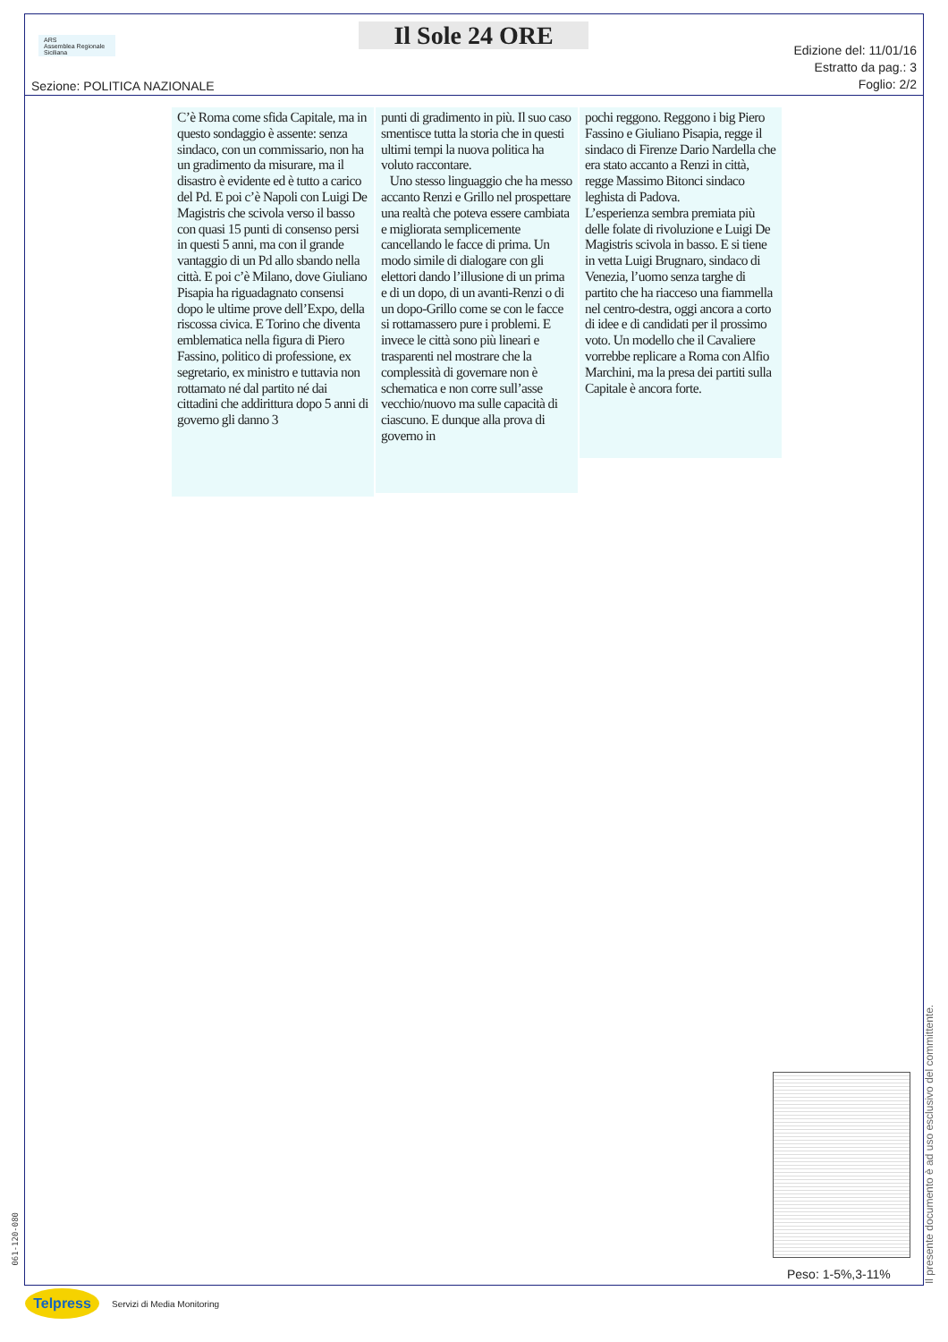ARS
Assemblea Regionale Siciliana
Il Sole 24 ORE
Sezione: POLITICA NAZIONALE
Edizione del: 11/01/16
Estratto da pag.: 3
Foglio: 2/2
C’è Roma come sfida Capitale, ma in questo sondaggio è assente: senza sindaco, con un commissario, non ha un gradimento da misurare, ma il disastro è evidente ed è tutto a carico del Pd. E poi c’è Napoli con Luigi De Magistris che scivola verso il basso con quasi 15 punti di consenso persi in questi 5 anni, ma con il grande vantaggio di un Pd allo sbando nella città. E poi c’è Milano, dove Giuliano Pisapia ha riguadagnato consensi dopo le ultime prove dell’Expo, della riscossa civica. E Torino che diventa emblematica nella figura di Piero Fassino, politico di professione, ex segretario, ex ministro e tuttavia non rottamato né dal partito né dai cittadini che addirittura dopo 5 anni di governo gli danno 3
punti di gradimento in più. Il suo caso smentisce tutta la storia che in questi ultimi tempi la nuova politica ha voluto raccontare.
Uno stesso linguaggio che ha messo accanto Renzi e Grillo nel prospettare una realtà che poteva essere cambiata e migliorata semplicemente cancellando le facce di prima. Un modo simile di dialogare con gli elettori dando l’illusione di un prima e di un dopo, di un avanti-Renzi o di un dopo-Grillo come se con le facce si rottamassero pure i problemi. E invece le città sono più lineari e trasparenti nel mostrare che la complessità di governare non è schematica e non corre sull’asse vecchio/nuovo ma sulle capacità di ciascuno. E dunque alla prova di governo in
pochi reggono. Reggono i big Piero Fassino e Giuliano Pisapia, regge il sindaco di Firenze Dario Nardella che era stato accanto a Renzi in città, regge Massimo Bitonci sindaco leghista di Padova.
L’esperienza sembra premiata più delle folate di rivoluzione e Luigi De Magistris scivola in basso. E si tiene in vetta Luigi Brugnaro, sindaco di Venezia, l’uomo senza targhe di partito che ha riacceso una fiammella nel centro-destra, oggi ancora a corto di idee e di candidati per il prossimo voto. Un modello che il Cavaliere vorrebbe replicare a Roma con Alfio Marchini, ma la presa dei partiti sulla Capitale è ancora forte.
Peso: 1-5%,3-11%
Il presente documento è ad uso esclusivo del committente.
061-120-080
Telpress
Servizi di Media Monitoring